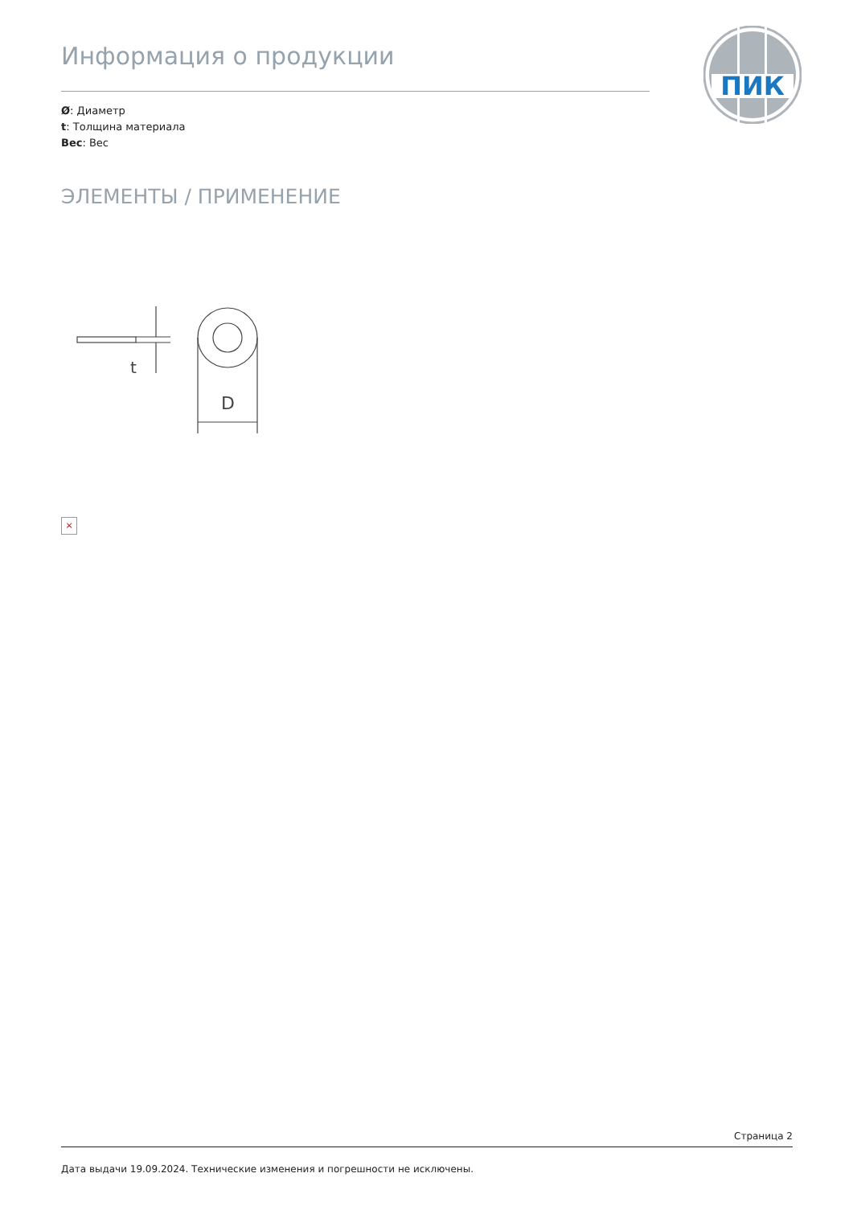ПИК
Информация о продукции
Ø: Диаметр
t: Толщина материала
Вес: Вес
ЭЛЕМЕНТЫ / ПРИМЕНЕНИЕ
t
D
×
Страница 2
Дата выдачи 19.09.2024. Технические изменения и погрешности не исключены.